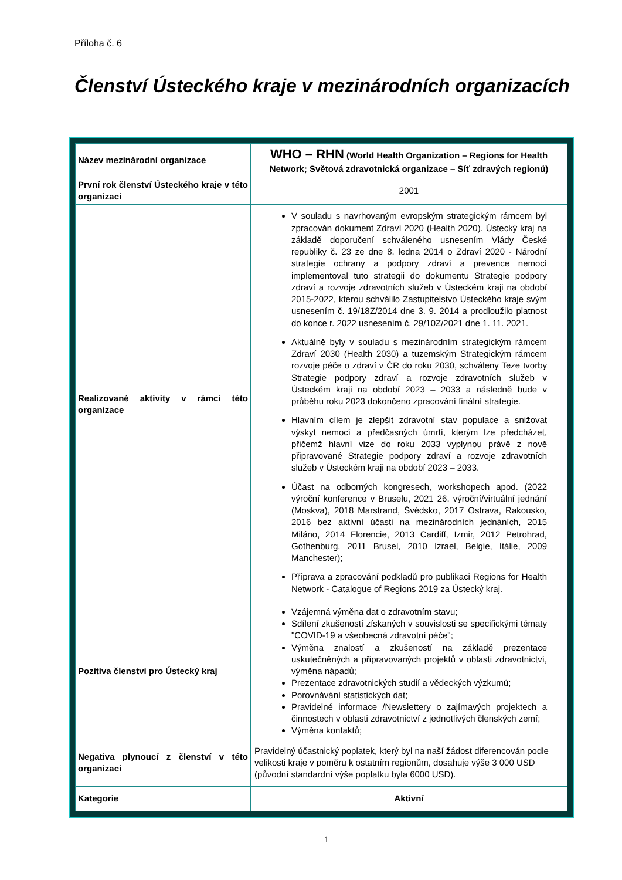Příloha č. 6
Členství Ústeckého kraje v mezinárodních organizacích
| Název mezinárodní organizace | WHO – RHN (World Health Organization – Regions for Health Network; Světová zdravotnická organizace – Síť zdravých regionů) |
| První rok členství Ústeckého kraje v této organizaci | 2001 |
| Realizované aktivity v rámci této organizace | V souladu s navrhovaným evropským strategickým rámcem byl zpracován dokument Zdraví 2020 (Health 2020). Ústecký kraj na základě doporučení schváleného usnesením Vlády České republiky č. 23 ze dne 8. ledna 2014 o Zdraví 2020 - Národní strategie ochrany a podpory zdraví a prevence nemocí implementoval tuto strategii do dokumentu Strategie podpory zdraví a rozvoje zdravotních služeb v Ústeckém kraji na období 2015-2022, kterou schválilo Zastupitelstvo Ústeckého kraje svým usnesením č. 19/18Z/2014 dne 3. 9. 2014 a prodloužilo platnost do konce r. 2022 usnesením č. 29/10Z/2021 dne 1. 11. 2021. Aktuálně byly v souladu s mezinárodním strategickým rámcem Zdraví 2030 (Health 2030) a tuzemským Strategickým rámcem rozvoje péče o zdraví v ČR do roku 2030, schváleny Teze tvorby Strategie podpory zdraví a rozvoje zdravotních služeb v Ústeckém kraji na období 2023 – 2033 a následně bude v průběhu roku 2023 dokončeno zpracování finální strategie. Hlavním cílem je zlepšit zdravotní stav populace a snižovat výskyt nemocí a předčasných úmrtí, kterým lze předcházet, přičemž hlavní vize do roku 2033 vyplynou právě z nově připravované Strategie podpory zdraví a rozvoje zdravotních služeb v Ústeckém kraji na období 2023 – 2033. Účast na odborných kongresech, workshopech apod. (2022 výroční konference v Bruselu, 2021 26. výroční/virtuální jednání (Moskva), 2018 Marstrand, Švédsko, 2017 Ostrava, Rakousko, 2016 bez aktivní účasti na mezinárodních jednáních, 2015 Miláno, 2014 Florencie, 2013 Cardiff, Izmir, 2012 Petrohrad, Gothenburg, 2011 Brusel, 2010 Izrael, Belgie, Itálie, 2009 Manchester); Příprava a zpracování podkladů pro publikaci Regions for Health Network - Catalogue of Regions 2019 za Ústecký kraj. |
| Pozitiva členství pro Ústecký kraj | Vzájemná výměna dat o zdravotním stavu; Sdílení zkušeností získaných v souvislosti se specifickými tématy "COVID-19 a všeobecná zdravotní péče"; Výměna znalostí a zkušeností na základě prezentace uskutečněných a připravovaných projektů v oblasti zdravotnictví, výměna nápadů; Prezentace zdravotnických studií a vědeckých výzkumů; Porovnávání statistických dat; Pravidelné informace /Newslettery o zajímavých projektech a činnostech v oblasti zdravotnictví z jednotlivých členských zemí; Výměna kontaktů; |
| Negativa plynoucí z členství v této organizaci | Pravidelný účastnický poplatek, který byl na naší žádost diferencován podle velikosti kraje v poměru k ostatním regionům, dosahuje výše 3 000 USD (původní standardní výše poplatku byla 6000 USD). |
| Kategorie | Aktivní |
1